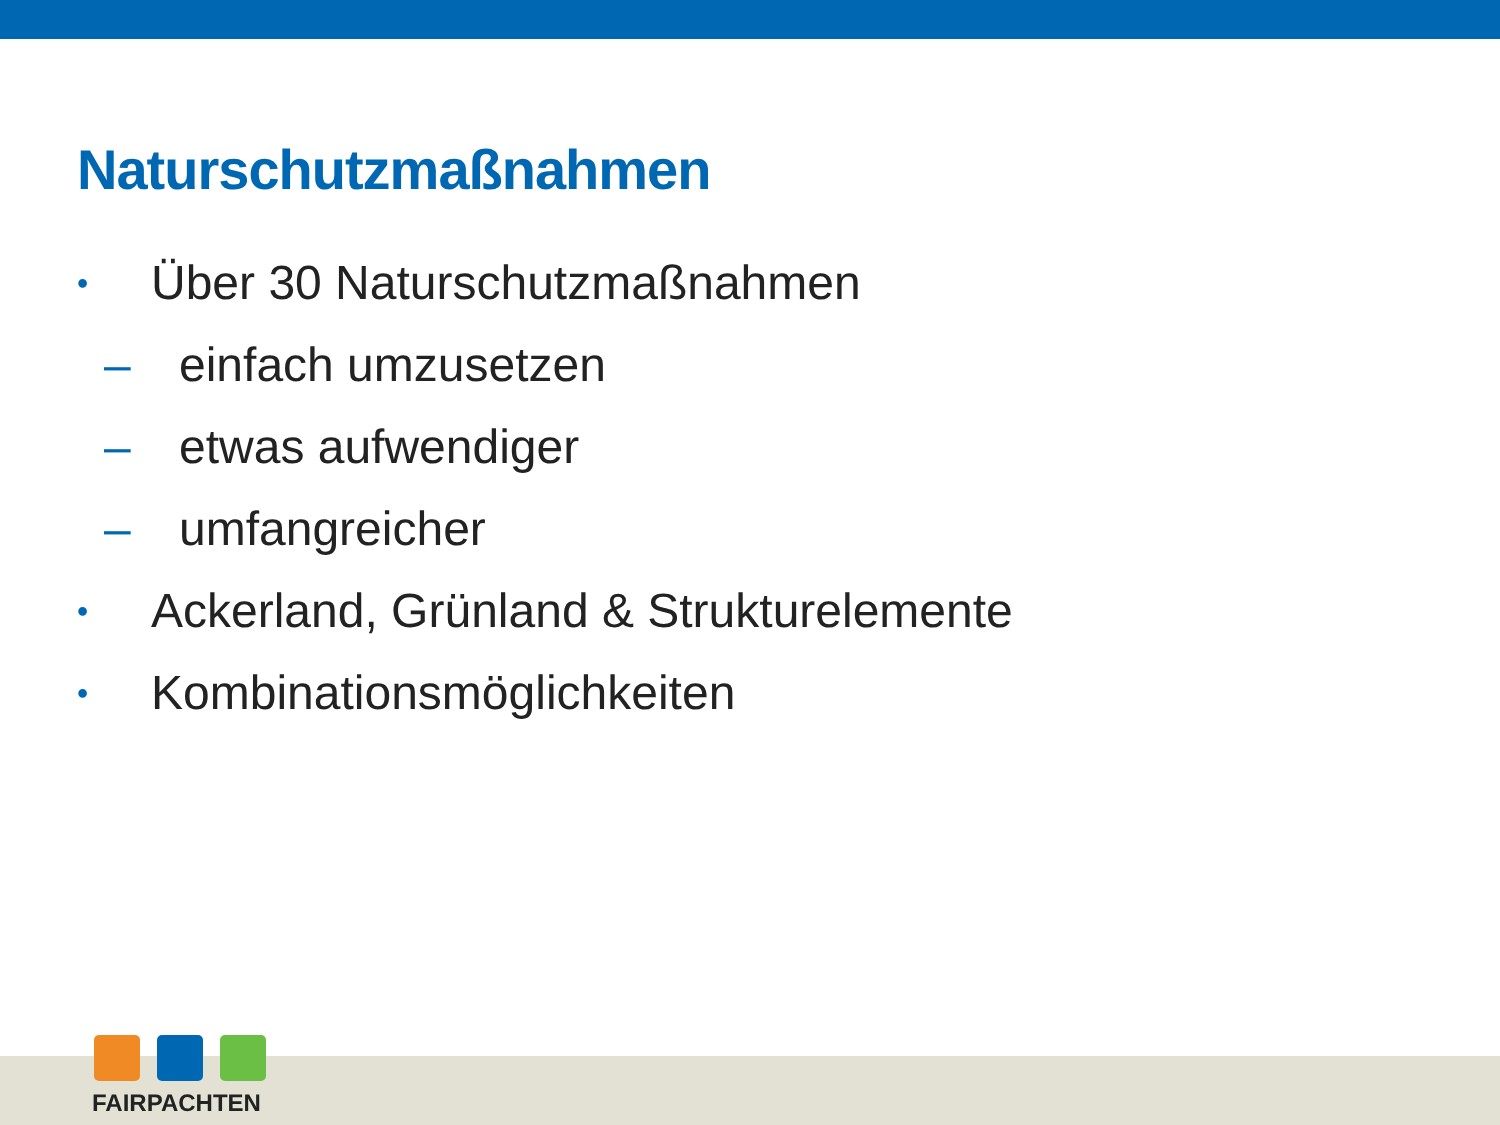Naturschutzmaßnahmen
• Über 30 Naturschutzmaßnahmen
– einfach umzusetzen
– etwas aufwendiger
– umfangreicher
• Ackerland, Grünland & Strukturelemente
• Kombinationsmöglichkeiten
FAIRPACHTEN